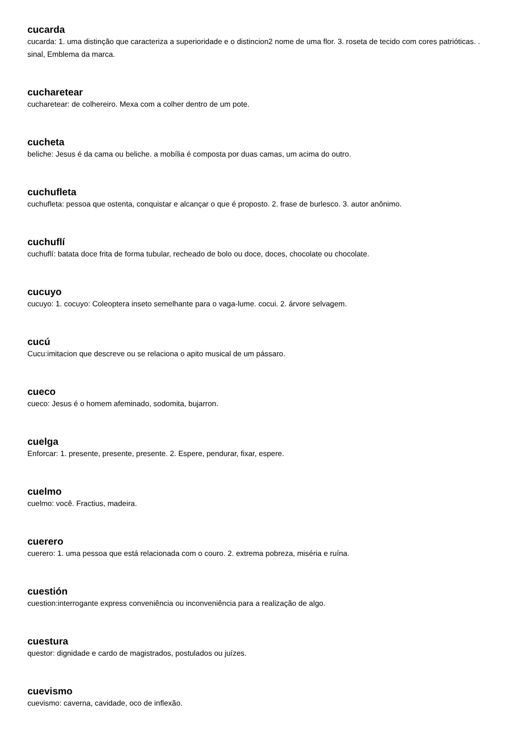cucarda
cucarda: 1. uma distinção que caracteriza a superioridade e o distincion2 nome de uma flor. 3. roseta de tecido com cores patrióticas. . sinal, Emblema da marca.
cucharetear
cucharetear: de colhereiro. Mexa com a colher dentro de um pote.
cucheta
beliche: Jesus é da cama ou beliche. a mobília é composta por duas camas, um acima do outro.
cuchufleta
cuchufleta: pessoa que ostenta, conquistar e alcançar o que é proposto. 2. frase de burlesco. 3. autor anônimo.
cuchuflí
cuchuflí: batata doce frita de forma tubular, recheado de bolo ou doce, doces, chocolate ou chocolate.
cucuyo
cucuyo: 1. cocuyo: Coleoptera inseto semelhante para o vaga-lume. cocui. 2. árvore selvagem.
cucú
Cucu:imitacion que descreve ou se relaciona o apito musical de um pássaro.
cueco
cueco: Jesus é o homem afeminado, sodomita, bujarron.
cuelga
Enforcar: 1. presente, presente, presente. 2. Espere, pendurar, fixar, espere.
cuelmo
cuelmo: você. Fractius, madeira.
cuerero
cuerero: 1. uma pessoa que está relacionada com o couro. 2. extrema pobreza, miséria e ruína.
cuestión
cuestion:interrogante express conveniência ou inconveniência para a realização de algo.
cuestura
questor: dignidade e cardo de magistrados, postulados ou juízes.
cuevismo
cuevismo: caverna, cavidade, oco de inflexão.